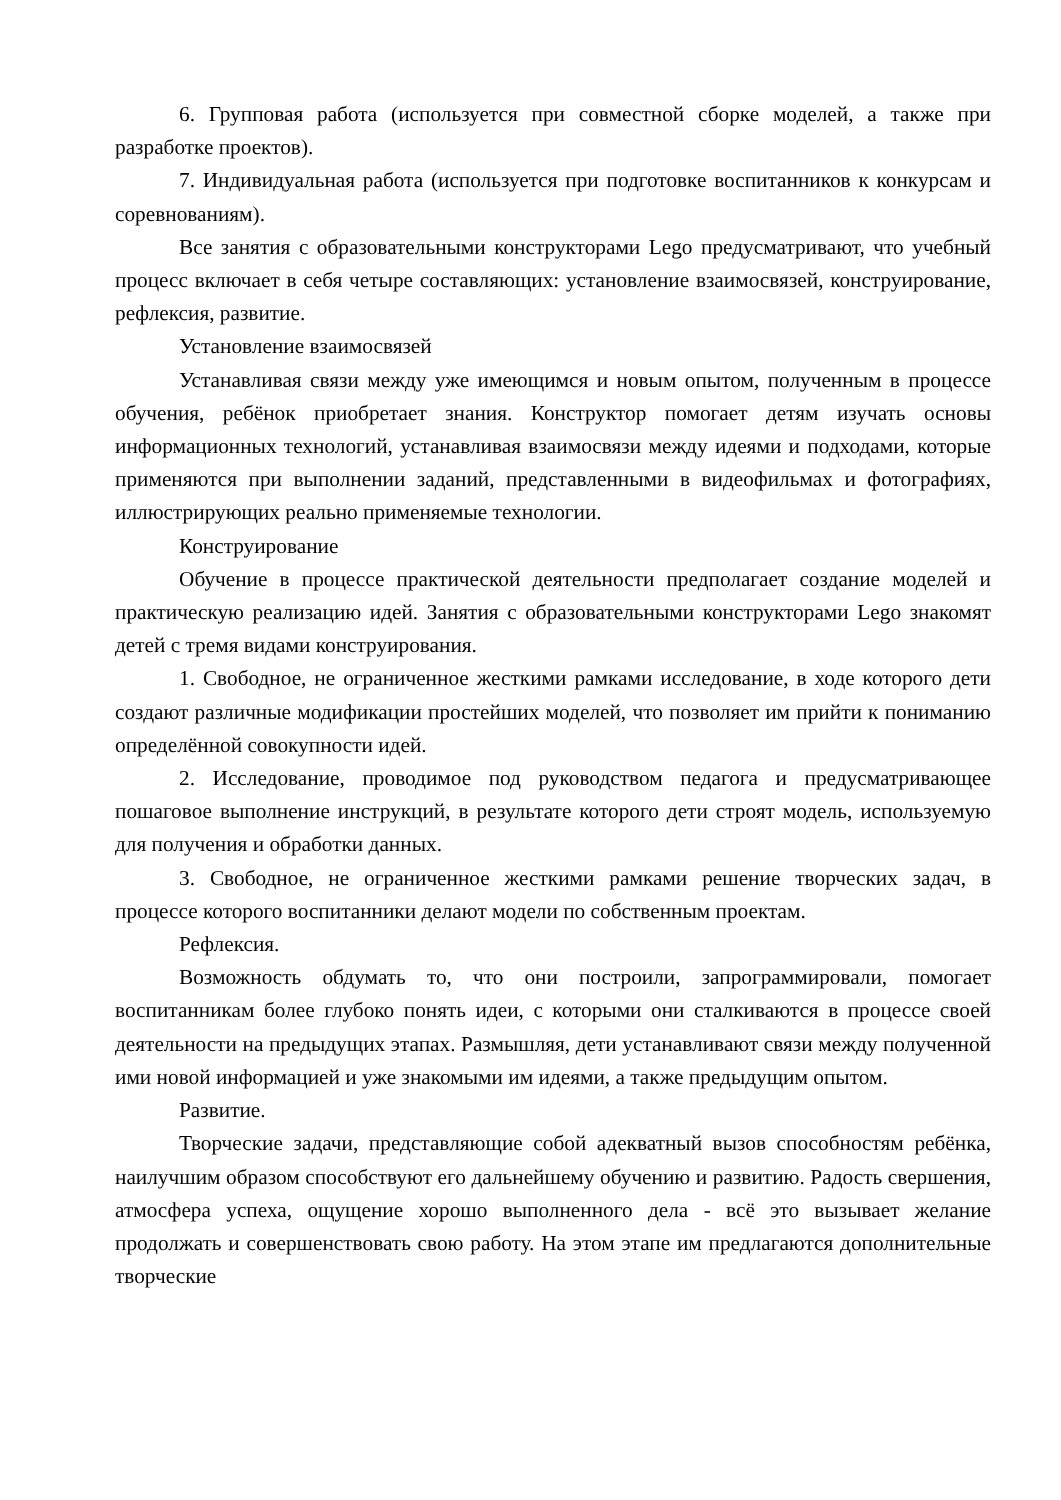6. Групповая работа (используется при совместной сборке моделей, а также при разработке проектов).
7. Индивидуальная работа (используется при подготовке воспитанников к конкурсам и соревнованиям).
Все занятия с образовательными конструкторами Lego предусматривают, что учебный процесс включает в себя четыре составляющих: установление взаимосвязей, конструирование, рефлексия, развитие.
Установление взаимосвязей
Устанавливая связи между уже имеющимся и новым опытом, полученным в процессе обучения, ребёнок приобретает знания. Конструктор помогает детям изучать основы информационных технологий, устанавливая взаимосвязи между идеями и подходами, которые применяются при выполнении заданий, представленными в видеофильмах и фотографиях, иллюстрирующих реально применяемые технологии.
Конструирование
Обучение в процессе практической деятельности предполагает создание моделей и практическую реализацию идей. Занятия с образовательными конструкторами Lego знакомят детей с тремя видами конструирования.
1. Свободное, не ограниченное жесткими рамками исследование, в ходе которого дети создают различные модификации простейших моделей, что позволяет им прийти к пониманию определённой совокупности идей.
2. Исследование, проводимое под руководством педагога и предусматривающее пошаговое выполнение инструкций, в результате которого дети строят модель, используемую для получения и обработки данных.
3. Свободное, не ограниченное жесткими рамками решение творческих задач, в процессе которого воспитанники делают модели по собственным проектам.
Рефлексия.
Возможность обдумать то, что они построили, запрограммировали, помогает воспитанникам более глубоко понять идеи, с которыми они сталкиваются в процессе своей деятельности на предыдущих этапах. Размышляя, дети устанавливают связи между полученной ими новой информацией и уже знакомыми им идеями, а также предыдущим опытом.
Развитие.
Творческие задачи, представляющие собой адекватный вызов способностям ребёнка, наилучшим образом способствуют его дальнейшему обучению и развитию. Радость свершения, атмосфера успеха, ощущение хорошо выполненного дела - всё это вызывает желание продолжать и совершенствовать свою работу. На этом этапе им предлагаются дополнительные творческие